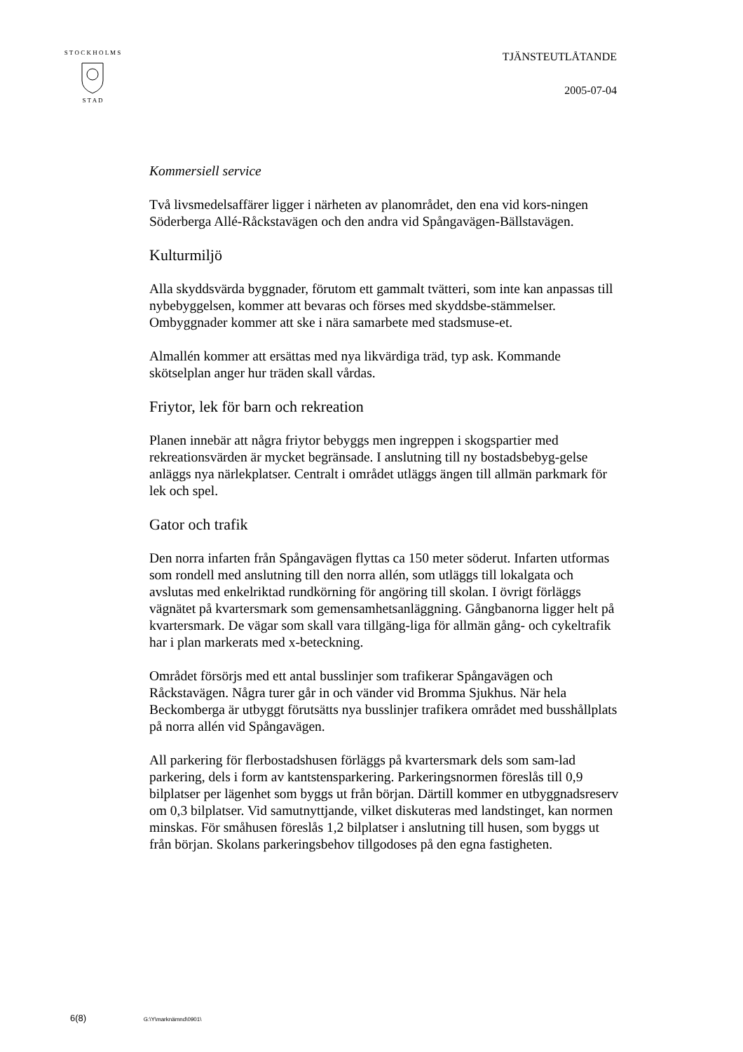S T O C K H O L M S
S T A D
TJÄNSTEUTLÅTANDE
2005-07-04
Kommersiell service
Två livsmedelsaffärer ligger i närheten av planområdet, den ena vid kors-ningen Söderberga Allé-Råckstavägen och den andra vid Spångavägen-Bällstavägen.
Kulturmiljö
Alla skyddsvärda byggnader, förutom ett gammalt tvätteri, som inte kan anpassas till nybebyggelsen, kommer att bevaras och förses med skyddsbe-stämmelser. Ombyggnader kommer att ske i nära samarbete med stadsmuse-et.
Almallén kommer att ersättas med nya likvärdiga träd, typ ask. Kommande skötselplan anger hur träden skall vårdas.
Friytor, lek för barn och rekreation
Planen innebär att några friytor bebyggs men ingreppen i skogspartier med rekreationsvärden är mycket begränsade. I anslutning till ny bostadsbebyg-gelse anläggs nya närlekplatser. Centralt i området utläggs ängen till allmän parkmark för lek och spel.
Gator och trafik
Den norra infarten från Spångavägen flyttas ca 150 meter söderut. Infarten utformas som rondell med anslutning till den norra allén, som utläggs till lokalgata och avslutas med enkelriktad rundkörning för angöring till skolan. I övrigt förläggs vägnätet på kvartersmark som gemensamhetsanläggning. Gångbanorna ligger helt på kvartersmark. De vägar som skall vara tillgäng-liga för allmän gång- och cykeltrafik har i plan markerats med x-beteckning.
Området försörjs med ett antal busslinjer som trafikerar Spångavägen och Råckstavägen. Några turer går in och vänder vid Bromma Sjukhus. När hela Beckomberga är utbyggt förutsätts nya busslinjer trafikera området med busshållplats på norra allén vid Spångavägen.
All parkering för flerbostadshusen förläggs på kvartersmark dels som sam-lad parkering, dels i form av kantstensparkering. Parkeringsnormen föreslås till 0,9 bilplatser per lägenhet som byggs ut från början. Därtill kommer en utbyggnadsreserv om 0,3 bilplatser. Vid samutnyttjande, vilket diskuteras med landstinget, kan normen minskas. För småhusen föreslås 1,2 bilplatser i anslutning till husen, som byggs ut från början. Skolans parkeringsbehov tillgodoses på den egna fastigheten.
6(8) G:\Y\marknämnd\0901\